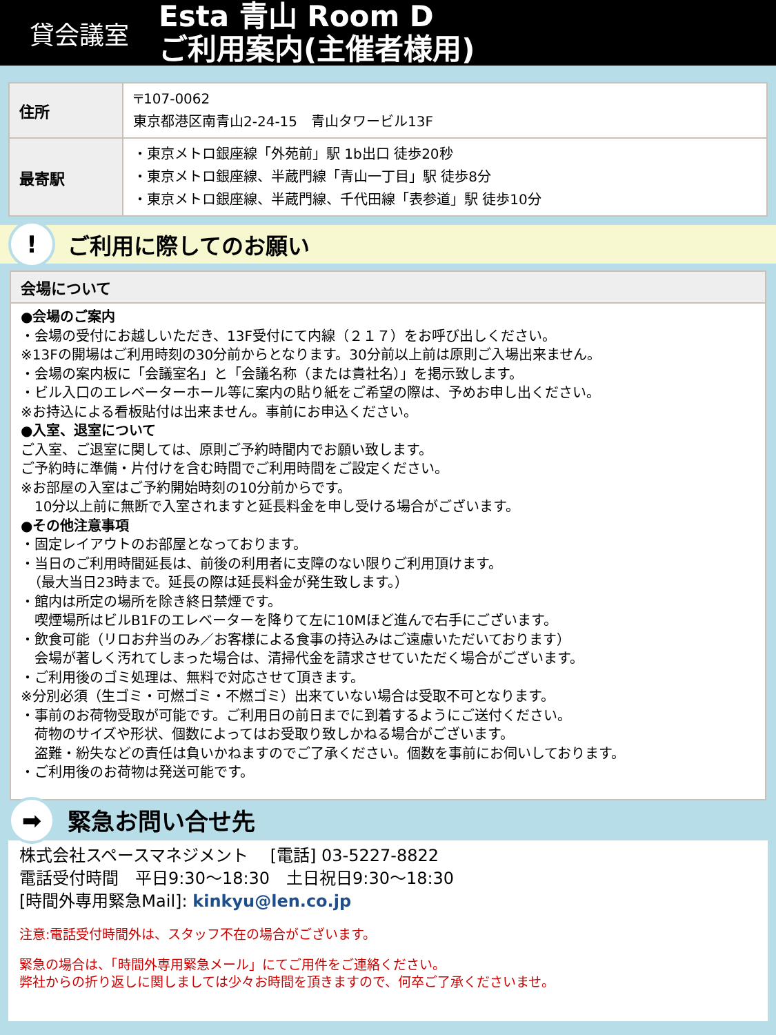貸会議室
Esta 青山 Room D
ご利用案内(主催者様用)
| 住所 | 〒107-0062 東京都港区南青山2-24-15 青山タワービル13F |
| 最寄駅 | ・東京メトロ銀座線「外苑前」駅 1b出口 徒歩20秒 ・東京メトロ銀座線、半蔵門線「青山一丁目」駅 徒歩8分 ・東京メトロ銀座線、半蔵門線、千代田線「表参道」駅 徒歩10分 |
!
ご利用に際してのお願い
会場について
●会場のご案内
・会場の受付にお越しいただき、13F受付にて内線（２１７）をお呼び出しください。
※13Fの開場はご利用時刻の30分前からとなります。30分前以上前は原則ご入場出来ません。
・会場の案内板に「会議室名」と「会議名称（または貴社名）」を掲示致します。
・ビル入口のエレベーターホール等に案内の貼り紙をご希望の際は、予めお申し出ください。
※お持込による看板貼付は出来ません。事前にお申込ください。
●入室、退室について
ご入室、ご退室に関しては、原則ご予約時間内でお願い致します。
ご予約時に準備・片付けを含む時間でご利用時間をご設定ください。
※お部屋の入室はご予約開始時刻の10分前からです。
　10分以上前に無断で入室されますと延長料金を申し受ける場合がございます。
●その他注意事項
・固定レイアウトのお部屋となっております。
・当日のご利用時間延長は、前後の利用者に支障のない限りご利用頂けます。
　（最大当日23時まで。延長の際は延長料金が発生致します。）
・館内は所定の場所を除き終日禁煙です。
　喫煙場所はビルB1Fのエレベーターを降りて左に10Mほど進んで右手にございます。
・飲食可能（リロお弁当のみ／お客様による食事の持込みはご遠慮いただいております）
　会場が著しく汚れてしまった場合は、清掃代金を請求させていただく場合がございます。
・ご利用後のゴミ処理は、無料で対応させて頂きます。
※分別必須（生ゴミ・可燃ゴミ・不燃ゴミ）出来ていない場合は受取不可となります。
・事前のお荷物受取が可能です。ご利用日の前日までに到着するようにご送付ください。
　荷物のサイズや形状、個数によってはお受取り致しかねる場合がございます。
　盗難・紛失などの責任は負いかねますのでご了承ください。個数を事前にお伺いしております。
・ご利用後のお荷物は発送可能です。
➡
緊急お問い合せ先
株式会社スペースマネジメント　 [電話] 03-5227-8822
電話受付時間　平日9:30～18:30　土日祝日9:30～18:30
[時間外専用緊急Mail]: kinkyu@len.co.jp
注意:電話受付時間外は、スタッフ不在の場合がございます。
緊急の場合は、「時間外専用緊急メール」にてご用件をご連絡ください。
弊社からの折り返しに関しましては少々お時間を頂きますので、何卒ご了承くださいませ。